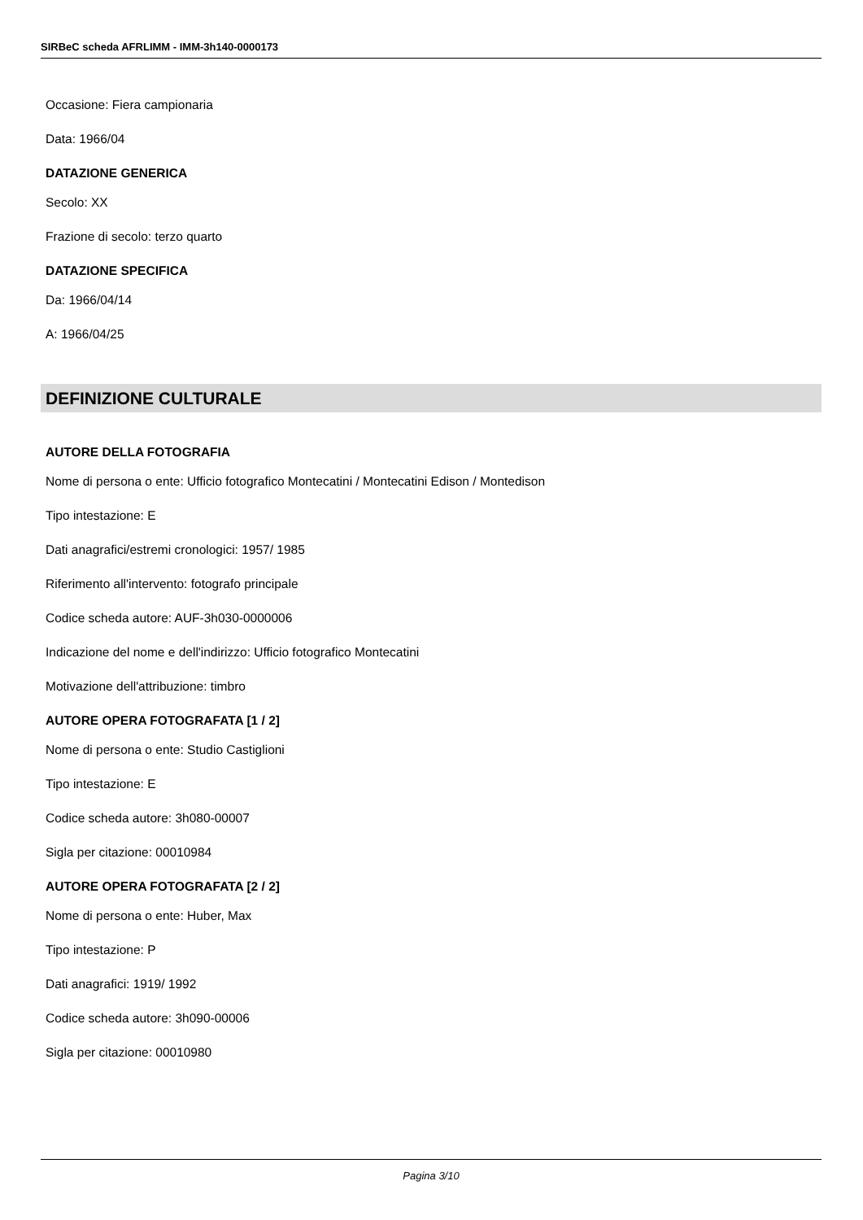SIRBeC scheda AFRLIMM - IMM-3h140-0000173
Occasione: Fiera campionaria
Data: 1966/04
DATAZIONE GENERICA
Secolo: XX
Frazione di secolo: terzo quarto
DATAZIONE SPECIFICA
Da: 1966/04/14
A: 1966/04/25
DEFINIZIONE CULTURALE
AUTORE DELLA FOTOGRAFIA
Nome di persona o ente: Ufficio fotografico Montecatini / Montecatini Edison / Montedison
Tipo intestazione: E
Dati anagrafici/estremi cronologici: 1957/ 1985
Riferimento all'intervento: fotografo principale
Codice scheda autore: AUF-3h030-0000006
Indicazione del nome e dell'indirizzo: Ufficio fotografico Montecatini
Motivazione dell'attribuzione: timbro
AUTORE OPERA FOTOGRAFATA [1 / 2]
Nome di persona o ente: Studio Castiglioni
Tipo intestazione: E
Codice scheda autore: 3h080-00007
Sigla per citazione: 00010984
AUTORE OPERA FOTOGRAFATA [2 / 2]
Nome di persona o ente: Huber, Max
Tipo intestazione: P
Dati anagrafici: 1919/ 1992
Codice scheda autore: 3h090-00006
Sigla per citazione: 00010980
Pagina 3/10